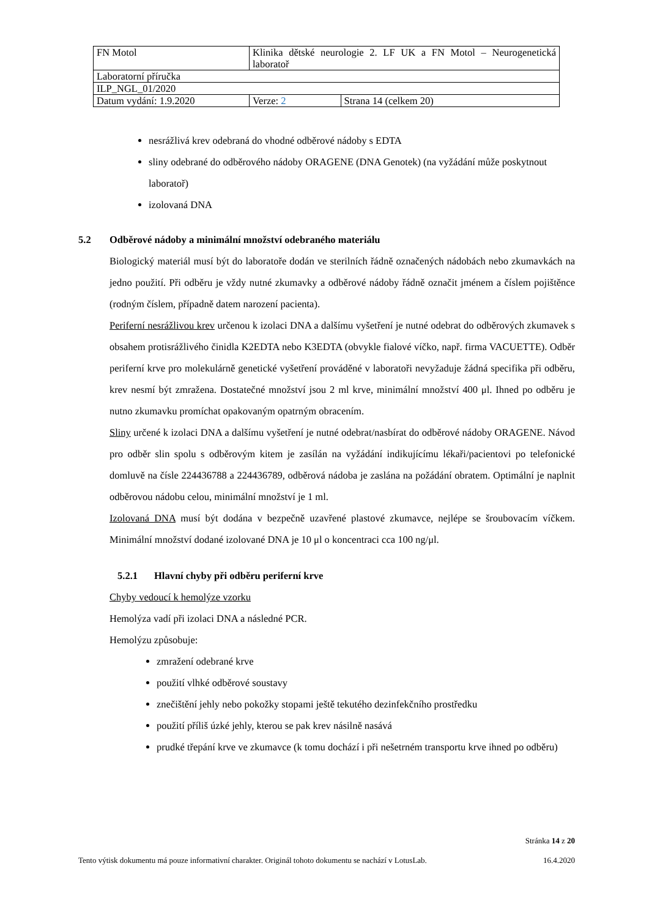| FN Motol | Klinika dětské neurologie 2. LF UK a FN Motol – Neurogenetická laboratoř | |
| Laboratorní příručka | | |
| ILP_NGL_01/2020 | | |
| Datum vydání: 1.9.2020 | Verze: 2 | Strana 14 (celkem 20) |
nesrážlivá krev odebraná do vhodné odběrové nádoby s EDTA
sliny odebrané do odběrového nádoby ORAGENE (DNA Genotek) (na vyžádání může poskytnout laboratoř)
izolovaná DNA
5.2 Odběrové nádoby a minimální množství odebraného materiálu
Biologický materiál musí být do laboratoře dodán ve sterilních řádně označených nádobách nebo zkumavkách na jedno použití. Při odběru je vždy nutné zkumavky a odběrové nádoby řádně označit jménem a číslem pojištěnce (rodným číslem, případně datem narození pacienta).
Periferní nesrážlivou krev určenou k izolaci DNA a dalšímu vyšetření je nutné odebrat do odběrových zkumavek s obsahem protisrážlivého činidla K2EDTA nebo K3EDTA (obvykle fialové víčko, např. firma VACUETTE). Odběr periferní krve pro molekulárně genetické vyšetření prováděné v laboratoři nevyžaduje žádná specifika při odběru, krev nesmí být zmražena. Dostatečné množství jsou 2 ml krve, minimální množství 400 μl. Ihned po odběru je nutno zkumavku promíchat opakovaným opatrným obracením.
Sliny určené k izolaci DNA a dalšímu vyšetření je nutné odebrat/nasbírat do odběrové nádoby ORAGENE. Návod pro odběr slin spolu s odběrovým kitem je zasílán na vyžádání indikujícímu lékaři/pacientovi po telefonické domluvě na čísle 224436788 a 224436789, odběrová nádoba je zaslána na požádání obratem. Optimální je naplnit odběrovou nádobu celou, minimální množství je 1 ml.
Izolovaná DNA musí být dodána v bezpečně uzavřené plastové zkumavce, nejlépe se šroubovacím víčkem. Minimální množství dodané izolované DNA je 10 μl o koncentraci cca 100 ng/μl.
5.2.1 Hlavní chyby při odběru periferní krve
Chyby vedoucí k hemolýze vzorku
Hemolýza vadí při izolaci DNA a následné PCR.
Hemolýzu způsobuje:
zmražení odebrané krve
použití vlhké odběrové soustavy
znečištění jehly nebo pokožky stopami ještě tekutého dezinfekčního prostředku
použití příliš úzké jehly, kterou se pak krev násilně nasává
prudké třepání krve ve zkumavce (k tomu dochází i při nešetrném transportu krve ihned po odběru)
Stránka 14 z 20
Tento výtisk dokumentu má pouze informativní charakter. Originál tohoto dokumentu se nachází v LotusLab. 16.4.2020